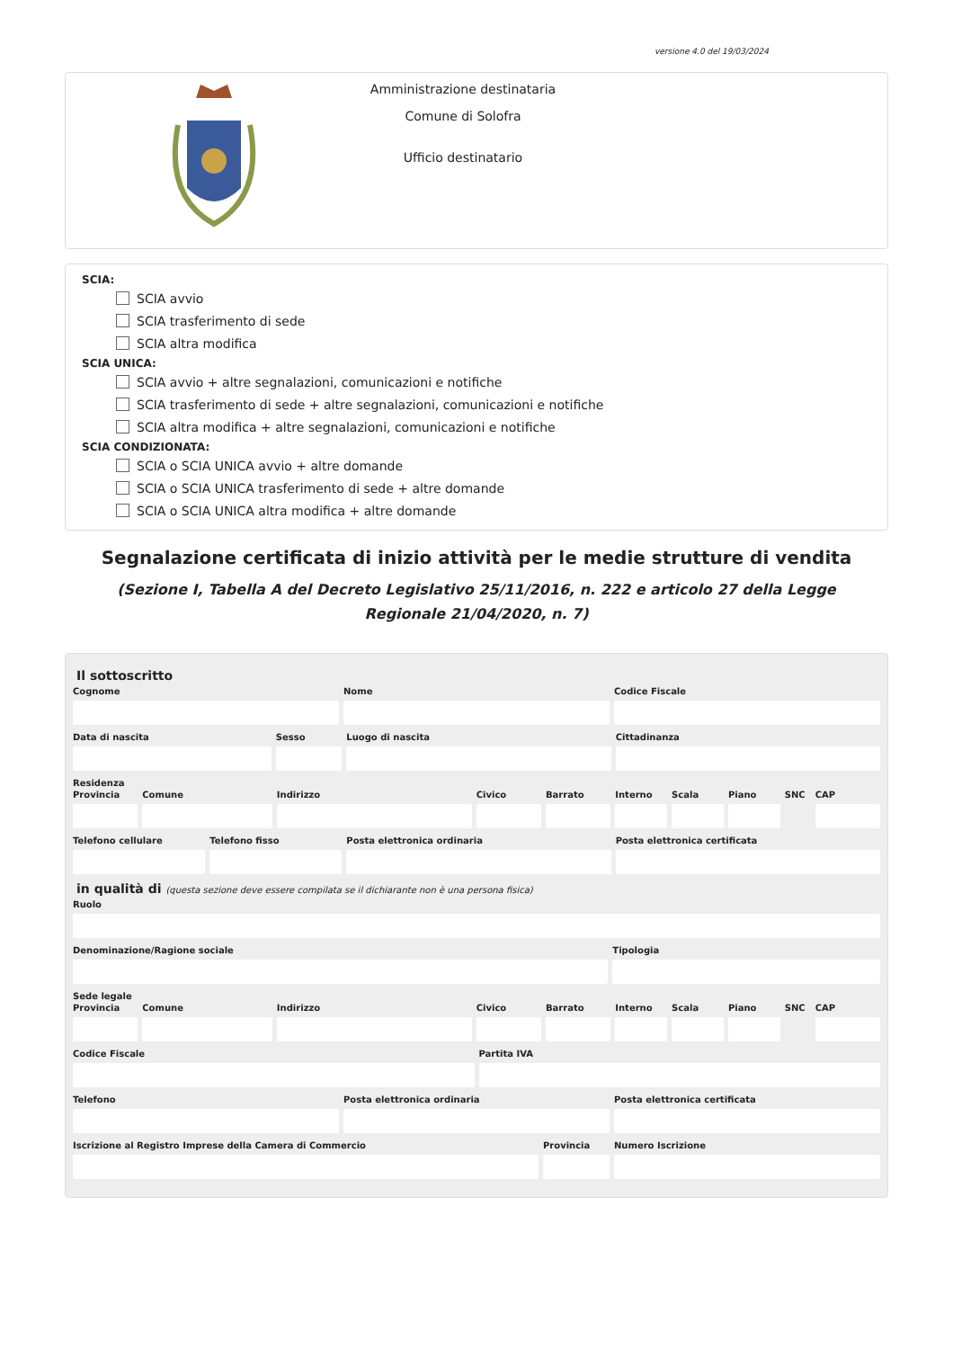versione 4.0 del 19/03/2024
Amministrazione destinataria
Comune di Solofra
Ufficio destinatario
SCIA:
SCIA avvio
SCIA trasferimento di sede
SCIA altra modifica
SCIA UNICA:
SCIA avvio + altre segnalazioni, comunicazioni e notifiche
SCIA trasferimento di sede + altre segnalazioni, comunicazioni e notifiche
SCIA altra modifica + altre segnalazioni, comunicazioni e notifiche
SCIA CONDIZIONATA:
SCIA o SCIA UNICA avvio + altre domande
SCIA o SCIA UNICA trasferimento di sede + altre domande
SCIA o SCIA UNICA altra modifica + altre domande
Segnalazione certificata di inizio attività per le medie strutture di vendita
(Sezione I, Tabella A del Decreto Legislativo 25/11/2016, n. 222 e articolo 27 della Legge Regionale 21/04/2020, n. 7)
Il sottoscritto
Cognome Nome Codice Fiscale
Data di nascita Sesso Luogo di nascita Cittadinanza
Residenza
Provincia Comune Indirizzo Civico Barrato Interno Scala Piano SNC CAP
Telefono cellulare Telefono fisso Posta elettronica ordinaria Posta elettronica certificata
in qualità di (questa sezione deve essere compilata se il dichiarante non è una persona fisica)
Ruolo
Denominazione/Ragione sociale Tipologia
Sede legale
Provincia Comune Indirizzo Civico Barrato Interno Scala Piano SNC CAP
Codice Fiscale Partita IVA
Telefono Posta elettronica ordinaria Posta elettronica certificata
Iscrizione al Registro Imprese della Camera di Commercio
Provincia Numero Iscrizione